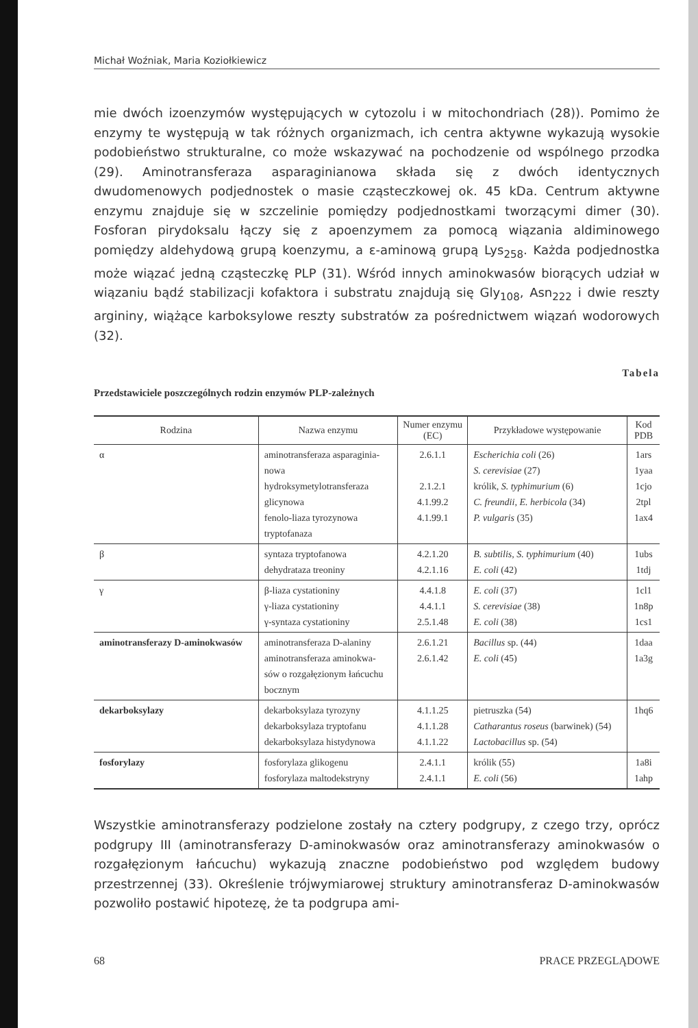Michał Woźniak, Maria Koziołkiewicz
mie dwóch izoenzymów występujących w cytozolu i w mitochondriach (28)). Pomimo że enzymy te występują w tak różnych organizmach, ich centra aktywne wykazują wysokie podobieństwo strukturalne, co może wskazywać na pochodzenie od wspólnego przodka (29). Aminotransferaza asparaginianowa składa się z dwóch identycznych dwudomenowych podjednostek o masie cząsteczkowej ok. 45 kDa. Centrum aktywne enzymu znajduje się w szczelinie pomiędzy podjednostkami tworzącymi dimer (30). Fosforan pirydoksalu łączy się z apoenzymem za pomocą wiązania aldiminowego pomiędzy aldehydową grupą koenzymu, a ε-aminową grupą Lys<sub>258</sub>. Każda podjednostka może wiązać jedną cząsteczkę PLP (31). Wśród innych aminokwasów biorących udział w wiązaniu bądź stabilizacji kofaktora i substratu znajdują się Gly<sub>108</sub>, Asn<sub>222</sub> i dwie reszty argininy, wiążące karboksylowe reszty substratów za pośrednictwem wiązań wodorowych (32).
Tabela
Przedstawiciele poszczególnych rodzin enzymów PLP-zależnych
| Rodzina | Nazwa enzymu | Numer enzymu (EC) | Przykładowe występowanie | Kod PDB |
| --- | --- | --- | --- | --- |
| α | aminotransferaza asparaginia- nowa hydroksymetylotransferaza glicynowa fenolo-liaza tyrozynowa tryptofanaza | 2.6.1.1 2.1.2.1 4.1.99.2 4.1.99.1 | Escherichia coli (26) S. cerevisiae (27) królik, S. typhimurium (6) C. freundii, E. herbicola (34) P. vulgaris (35) | 1ars 1yaa 1cjo 2tpl 1ax4 |
| β | syntaza tryptofanowa dehydrataza treoniny | 4.2.1.20 4.2.1.16 | B. subtilis, S. typhimurium (40) E. coli (42) | 1ubs 1tdj |
| γ | β-liaza cystationiny γ-liaza cystationiny γ-syntaza cystationiny | 4.4.1.8 4.4.1.1 2.5.1.48 | E. coli (37) S. cerevisiae (38) E. coli (38) | 1cl1 1n8p 1cs1 |
| aminotransferazy D-aminokwasów | aminotransferaza D-alaniny aminotransferaza aminokwa- sów o rozgałęzionym łańcuchu bocznym | 2.6.1.21 2.6.1.42 | Bacillus sp. (44) E. coli (45) | 1daa 1a3g |
| dekarboksylazy | dekarboksylaza tyrozyny dekarboksylaza tryptofanu dekarboksylaza histydynowa | 4.1.1.25 4.1.1.28 4.1.1.22 | pietruszka (54) Catharantus roseus (barwinek) (54) Lactobacillus sp. (54) | 1hq6 |
| fosforylazy | fosforylaza glikogenu fosforylaza maltodekstryny | 2.4.1.1 2.4.1.1 | królik (55) E. coli (56) | 1a8i 1ahp |
Wszystkie aminotransferazy podzielone zostały na cztery podgrupy, z czego trzy, oprócz podgrupy III (aminotransferazy D-aminokwasów oraz aminotransferazy aminokwasów o rozgałęzionym łańcuchu) wykazują znaczne podobieństwo pod względem budowy przestrzennej (33). Określenie trójwymiarowej struktury aminotransferaz D-aminokwasów pozwoliło postawić hipotezę, że ta podgrupa ami-
68 PRACE PRZEGLĄDOWE